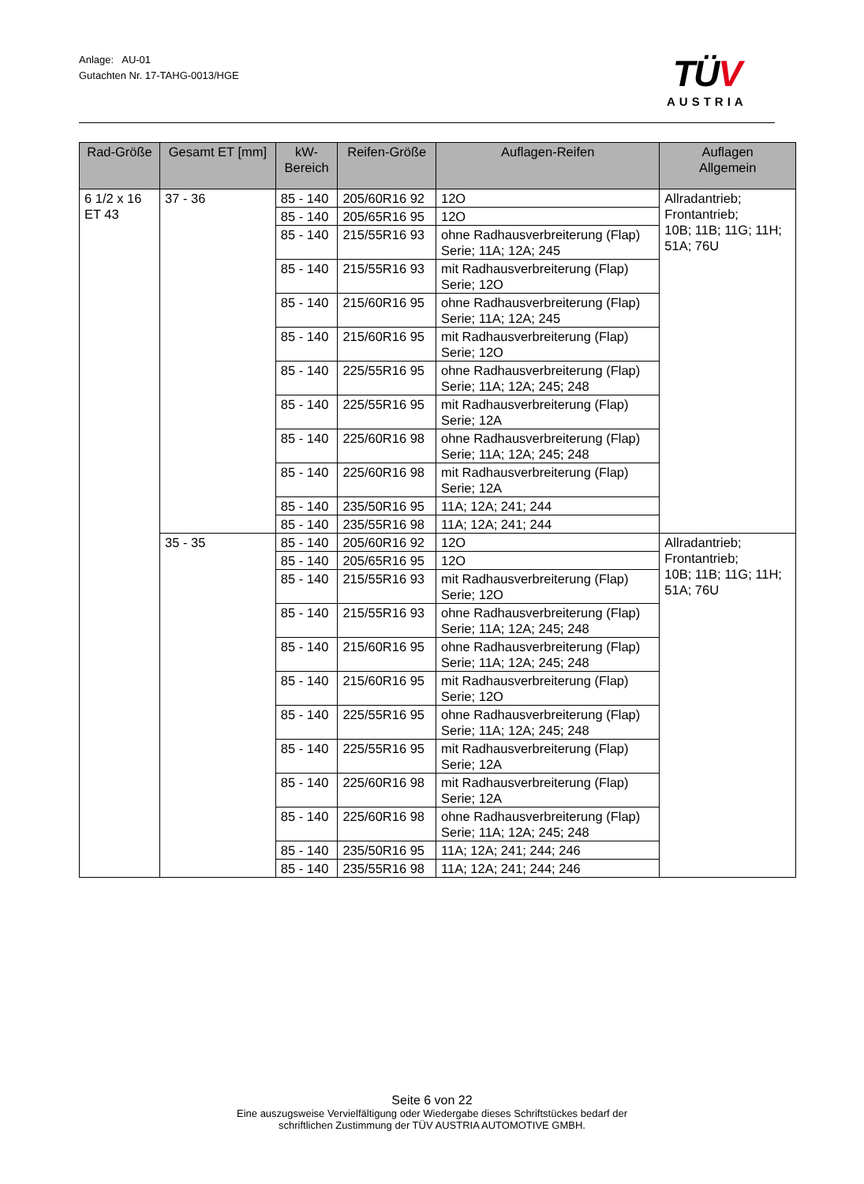Anlage: AU-01
Gutachten Nr. 17-TAHG-0013/HGE
TÜV
AUSTRIA
| Rad-Größe | Gesamt ET [mm] | kW- Bereich | Reifen-Größe | Auflagen-Reifen | Auflagen Allgemein |
| --- | --- | --- | --- | --- | --- |
| 6 1/2 x 16 ET 43 | 37 - 36 | 85 - 140 | 205/60R16 92 | 12O | Allradantrieb; Frontantrieb; 10B; 11B; 11G; 11H; 51A; 76U |
| | | 85 - 140 | 205/65R16 95 | 12O | |
| | | 85 - 140 | 215/55R16 93 | ohne Radhausverbreiterung (Flap) Serie; 11A; 12A; 245 | |
| | | 85 - 140 | 215/55R16 93 | mit Radhausverbreiterung (Flap) Serie; 12O | |
| | | 85 - 140 | 215/60R16 95 | ohne Radhausverbreiterung (Flap) Serie; 11A; 12A; 245 | |
| | | 85 - 140 | 215/60R16 95 | mit Radhausverbreiterung (Flap) Serie; 12O | |
| | | 85 - 140 | 225/55R16 95 | ohne Radhausverbreiterung (Flap) Serie; 11A; 12A; 245; 248 | |
| | | 85 - 140 | 225/55R16 95 | mit Radhausverbreiterung (Flap) Serie; 12A | |
| | | 85 - 140 | 225/60R16 98 | ohne Radhausverbreiterung (Flap) Serie; 11A; 12A; 245; 248 | |
| | | 85 - 140 | 225/60R16 98 | mit Radhausverbreiterung (Flap) Serie; 12A | |
| | | 85 - 140 | 235/50R16 95 | 11A; 12A; 241; 244 | |
| | | 85 - 140 | 235/55R16 98 | 11A; 12A; 241; 244 | |
| | 35 - 35 | 85 - 140 | 205/60R16 92 | 12O | Allradantrieb; Frontantrieb; 10B; 11B; 11G; 11H; 51A; 76U |
| | | 85 - 140 | 205/65R16 95 | 12O | |
| | | 85 - 140 | 215/55R16 93 | mit Radhausverbreiterung (Flap) Serie; 12O | |
| | | 85 - 140 | 215/55R16 93 | ohne Radhausverbreiterung (Flap) Serie; 11A; 12A; 245; 248 | |
| | | 85 - 140 | 215/60R16 95 | ohne Radhausverbreiterung (Flap) Serie; 11A; 12A; 245; 248 | |
| | | 85 - 140 | 215/60R16 95 | mit Radhausverbreiterung (Flap) Serie; 12O | |
| | | 85 - 140 | 225/55R16 95 | ohne Radhausverbreiterung (Flap) Serie; 11A; 12A; 245; 248 | |
| | | 85 - 140 | 225/55R16 95 | mit Radhausverbreiterung (Flap) Serie; 12A | |
| | | 85 - 140 | 225/60R16 98 | mit Radhausverbreiterung (Flap) Serie; 12A | |
| | | 85 - 140 | 225/60R16 98 | ohne Radhausverbreiterung (Flap) Serie; 11A; 12A; 245; 248 | |
| | | 85 - 140 | 235/50R16 95 | 11A; 12A; 241; 244; 246 | |
| | | 85 - 140 | 235/55R16 98 | 11A; 12A; 241; 244; 246 | |
Seite 6 von 22
Eine auszugsweise Vervielfältigung oder Wiedergabe dieses Schriftstückes bedarf der
schriftlichen Zustimmung der TÜV AUSTRIA AUTOMOTIVE GMBH.